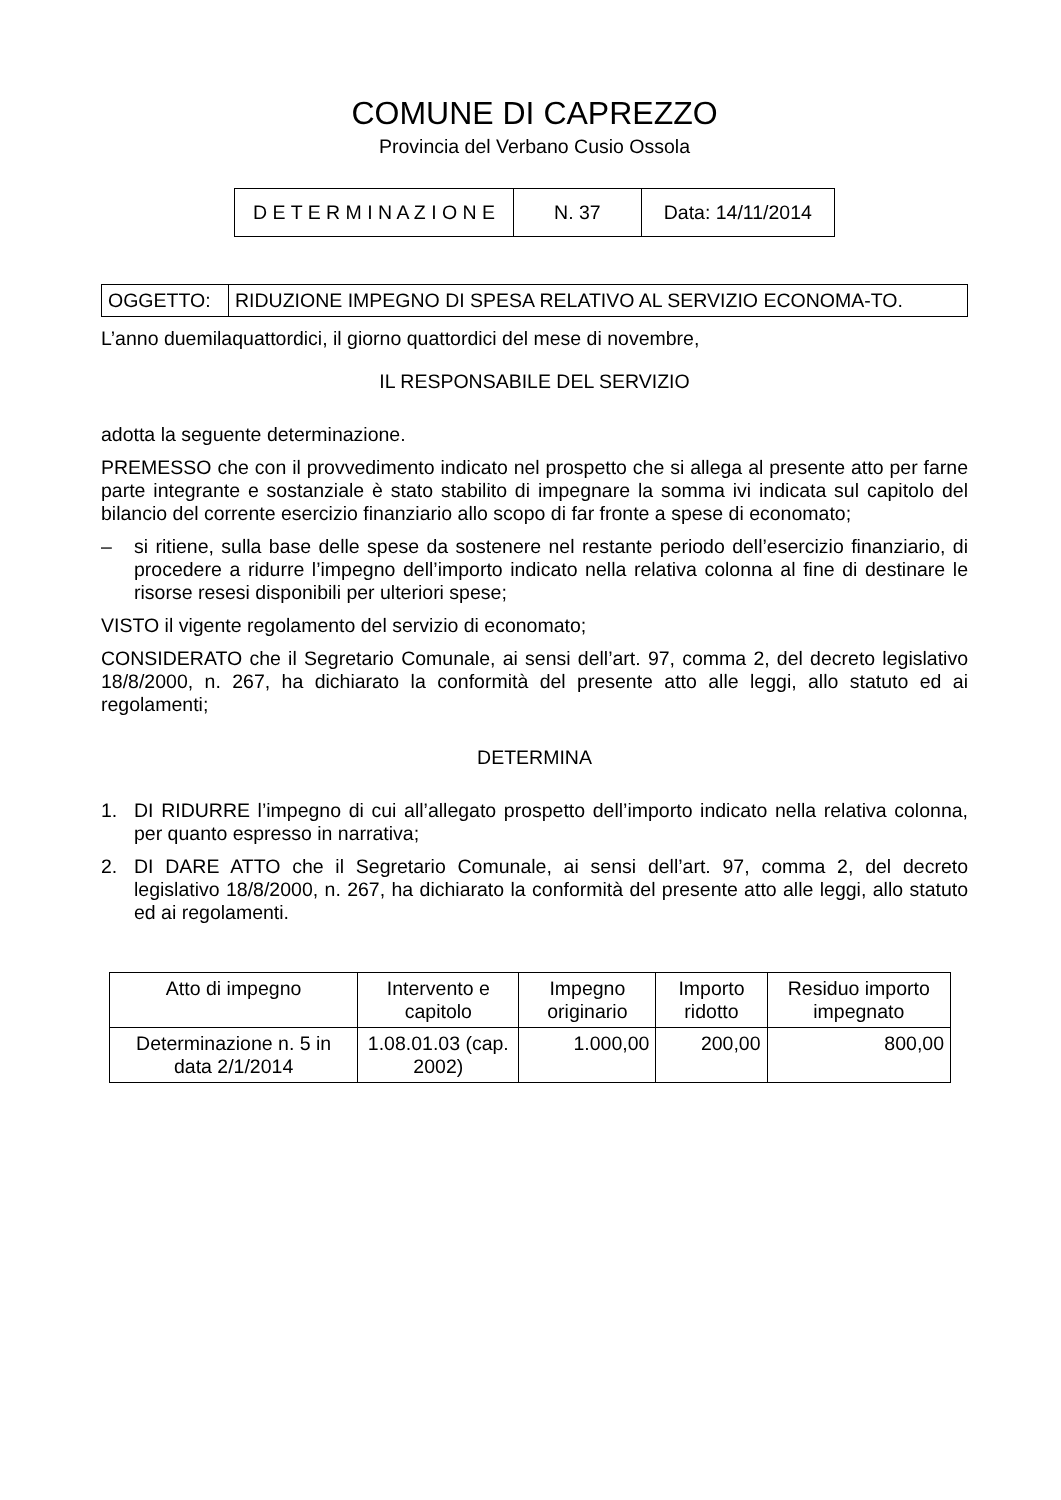COMUNE DI CAPREZZO
Provincia del Verbano Cusio Ossola
| D E T E R M I N A Z I O N E | N. 37 | Data: 14/11/2014 |
| OGGETTO: | RIDUZIONE IMPEGNO DI SPESA RELATIVO AL SERVIZIO ECONOMA-TO. |
L’anno duemilaquattordici, il giorno quattordici del mese di novembre,
IL RESPONSABILE DEL SERVIZIO
adotta la seguente determinazione.
PREMESSO che con il provvedimento indicato nel prospetto che si allega al presente atto per farne parte integrante e sostanziale è stato stabilito di impegnare la somma ivi indicata sul capitolo del bilancio del corrente esercizio finanziario allo scopo di far fronte a spese di economato;
– si ritiene, sulla base delle spese da sostenere nel restante periodo dell’esercizio finanziario, di procedere a ridurre l’impegno dell’importo indicato nella relativa colonna al fine di destinare le risorse resesi disponibili per ulteriori spese;
VISTO il vigente regolamento del servizio di economato;
CONSIDERATO che il Segretario Comunale, ai sensi dell’art. 97, comma 2, del decreto legislativo 18/8/2000, n. 267, ha dichiarato la conformità del presente atto alle leggi, allo statuto ed ai regolamenti;
DETERMINA
1. DI RIDURRE l’impegno di cui all’allegato prospetto dell’importo indicato nella relativa colonna, per quanto espresso in narrativa;
2. DI DARE ATTO che il Segretario Comunale, ai sensi dell’art. 97, comma 2, del decreto legislativo 18/8/2000, n. 267, ha dichiarato la conformità del presente atto alle leggi, allo statuto ed ai regolamenti.
| Atto di impegno | Intervento e capitolo | Impegno originario | Importo ridotto | Residuo importo impegnato |
| --- | --- | --- | --- | --- |
| Determinazione n. 5 in data 2/1/2014 | 1.08.01.03 (cap. 2002) | 1.000,00 | 200,00 | 800,00 |